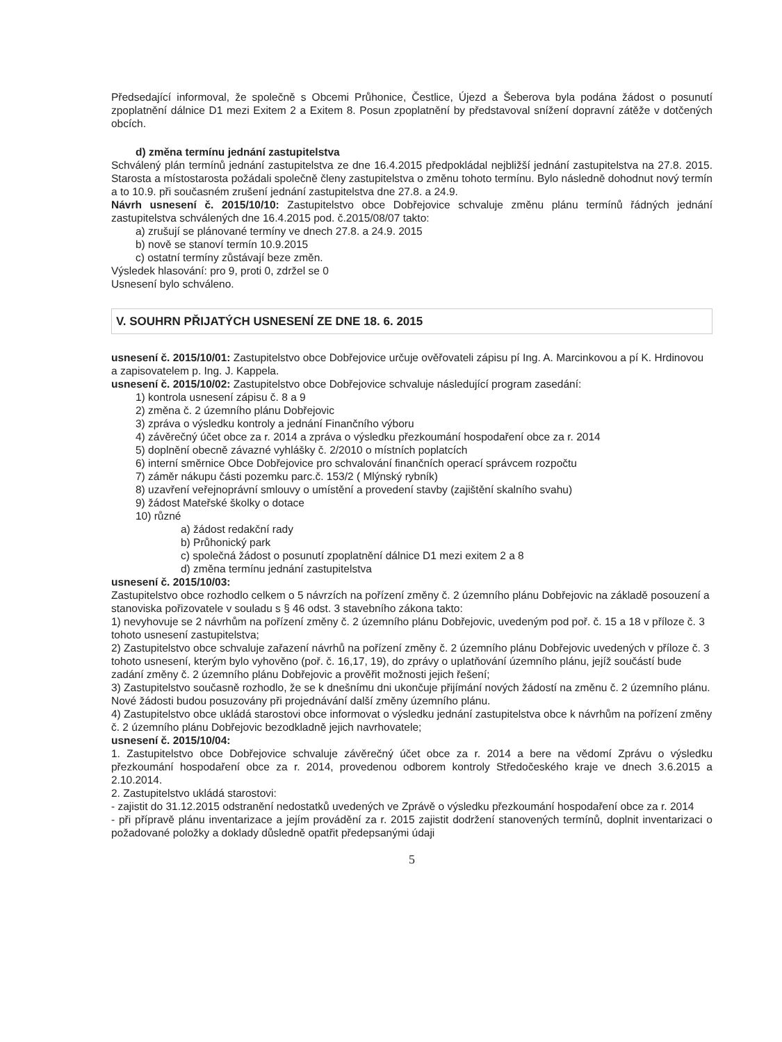Předsedající informoval, že společně s Obcemi Průhonice, Čestlice, Újezd a Šeberova byla podána žádost o posunutí zpoplatnění dálnice D1 mezi Exitem 2 a Exitem 8. Posun zpoplatnění by představoval snížení dopravní zátěže v dotčených obcích.
d) změna termínu jednání zastupitelstva
Schválený plán termínů jednání zastupitelstva ze dne 16.4.2015 předpokládal nejbližší jednání zastupitelstva na 27.8. 2015. Starosta a místostarosta požádali společně členy zastupitelstva o změnu tohoto termínu. Bylo následně dohodnut nový termín a to 10.9. při současném zrušení jednání zastupitelstva dne 27.8. a 24.9.
Návrh usnesení č. 2015/10/10: Zastupitelstvo obce Dobřejovice schvaluje změnu plánu termínů řádných jednání zastupitelstva schválených dne 16.4.2015 pod. č.2015/08/07 takto:
a) zrušují se plánované termíny ve dnech 27.8. a 24.9. 2015
b) nově se stanoví termín 10.9.2015
c) ostatní termíny zůstávají beze změn.
Výsledek hlasování: pro 9, proti 0, zdržel se 0
Usnesení bylo schváleno.
V. SOUHRN PŘIJATÝCH USNESENÍ ZE DNE 18. 6. 2015
usnesení č. 2015/10/01: Zastupitelstvo obce Dobřejovice určuje ověřovateli zápisu pí Ing. A. Marcinkovou a pí K. Hrdinovou a zapisovatelem p. Ing. J. Kappela.
usnesení č. 2015/10/02: Zastupitelstvo obce Dobřejovice schvaluje následující program zasedání:
1) kontrola usnesení zápisu č. 8 a 9
2) změna č. 2 územního plánu Dobřejovic
3) zpráva o výsledku kontroly a jednání Finančního výboru
4) závěrečný účet obce za r. 2014 a zpráva o výsledku přezkoumání hospodaření obce za r. 2014
5) doplnění obecně závazné vyhlášky č. 2/2010 o místních poplatcích
6) interní směrnice Obce Dobřejovice pro schvalování finančních operací správcem rozpočtu
7) záměr nákupu části pozemku parc.č. 153/2 ( Mlýnský rybník)
8) uzavření veřejnoprávní smlouvy o umístění a provedení stavby (zajištění skalního svahu)
9) žádost Mateřské školky o dotace
10) různé
a) žádost redakční rady
b) Průhonický park
c) společná žádost o posunutí zpoplatnění dálnice D1 mezi exitem 2 a 8
d) změna termínu jednání zastupitelstva
usnesení č. 2015/10/03:
Zastupitelstvo obce rozhodlo celkem o 5 návrzích na pořízení změny č. 2 územního plánu Dobřejovic na základě posouzení a stanoviska pořizovatele v souladu s § 46 odst. 3 stavebního zákona takto:
1) nevyhovuje se 2 návrhům na pořízení změny č. 2 územního plánu Dobřejovic, uvedeným pod poř. č. 15 a 18 v příloze č. 3 tohoto usnesení zastupitelstva;
2) Zastupitelstvo obce schvaluje zařazení návrhů na pořízení změny č. 2 územního plánu Dobřejovic uvedených v příloze č. 3 tohoto usnesení, kterým bylo vyhověno (poř. č. 16,17, 19), do zprávy o uplatňování územního plánu, jejíž součástí bude zadání změny č. 2 územního plánu Dobřejovic a prověřit možnosti jejich řešení;
3) Zastupitelstvo současně rozhodlo, že se k dnešnímu dni ukončuje přijímání nových žádostí na změnu č. 2 územního plánu. Nové žádosti budou posuzovány při projednávání další změny územního plánu.
4) Zastupitelstvo obce ukládá starostovi obce informovat o výsledku jednání zastupitelstva obce k návrhům na pořízení změny č. 2 územního plánu Dobřejovic bezodkladně jejich navrhovatele;
usnesení č. 2015/10/04:
1. Zastupitelstvo obce Dobřejovice schvaluje závěrečný účet obce za r. 2014 a bere na vědomí Zprávu o výsledku přezkoumání hospodaření obce za r. 2014, provedenou odborem kontroly Středočeského kraje ve dnech 3.6.2015 a 2.10.2014.
2. Zastupitelstvo ukládá starostovi:
- zajistit do 31.12.2015 odstranění nedostatků uvedených ve Zprávě o výsledku přezkoumání hospodaření obce za r. 2014
- při přípravě plánu inventarizace a jejím provádění za r. 2015 zajistit dodržení stanovených termínů, doplnit inventarizaci o požadované položky a doklady důsledně opatřit předepsanými údaji
5